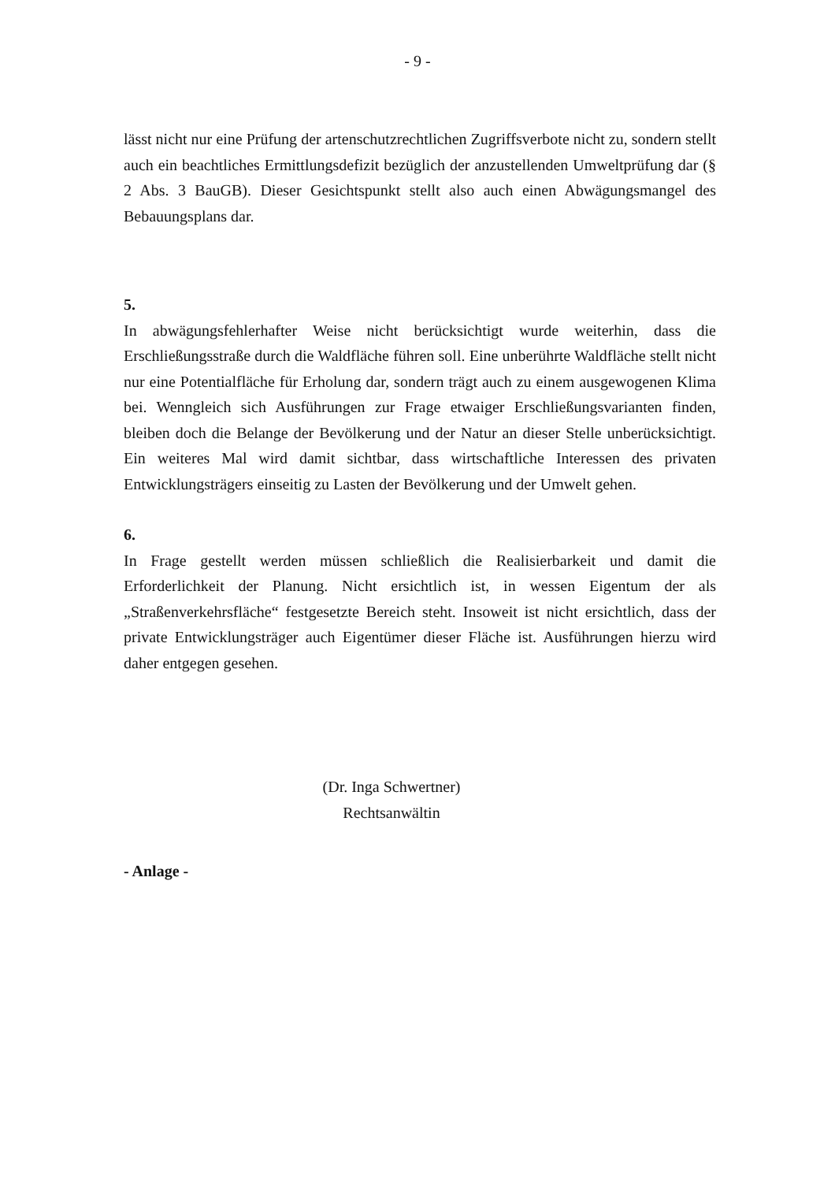- 9 -
lässt nicht nur eine Prüfung der artenschutzrechtlichen Zugriffsverbote nicht zu, sondern stellt auch ein beachtliches Ermittlungsdefizit bezüglich der anzustellenden Umweltprüfung dar (§ 2 Abs. 3 BauGB). Dieser Gesichtspunkt stellt also auch einen Abwägungsmangel des Bebauungsplans dar.
5.
In abwägungsfehlerhafter Weise nicht berücksichtigt wurde weiterhin, dass die Erschließungsstraße durch die Waldfläche führen soll. Eine unberührte Waldfläche stellt nicht nur eine Potentialfläche für Erholung dar, sondern trägt auch zu einem ausgewogenen Klima bei. Wenngleich sich Ausführungen zur Frage etwaiger Erschließungsvarianten finden, bleiben doch die Belange der Bevölkerung und der Natur an dieser Stelle unberücksichtigt. Ein weiteres Mal wird damit sichtbar, dass wirtschaftliche Interessen des privaten Entwicklungsträgers einseitig zu Lasten der Bevölkerung und der Umwelt gehen.
6.
In Frage gestellt werden müssen schließlich die Realisierbarkeit und damit die Erforderlichkeit der Planung. Nicht ersichtlich ist, in wessen Eigentum der als „Straßenverkehrsfläche“ festgesetzte Bereich steht. Insoweit ist nicht ersichtlich, dass der private Entwicklungsträger auch Eigentümer dieser Fläche ist. Ausführungen hierzu wird daher entgegen gesehen.
(Dr. Inga Schwertner)
Rechtsanwältin
- Anlage -